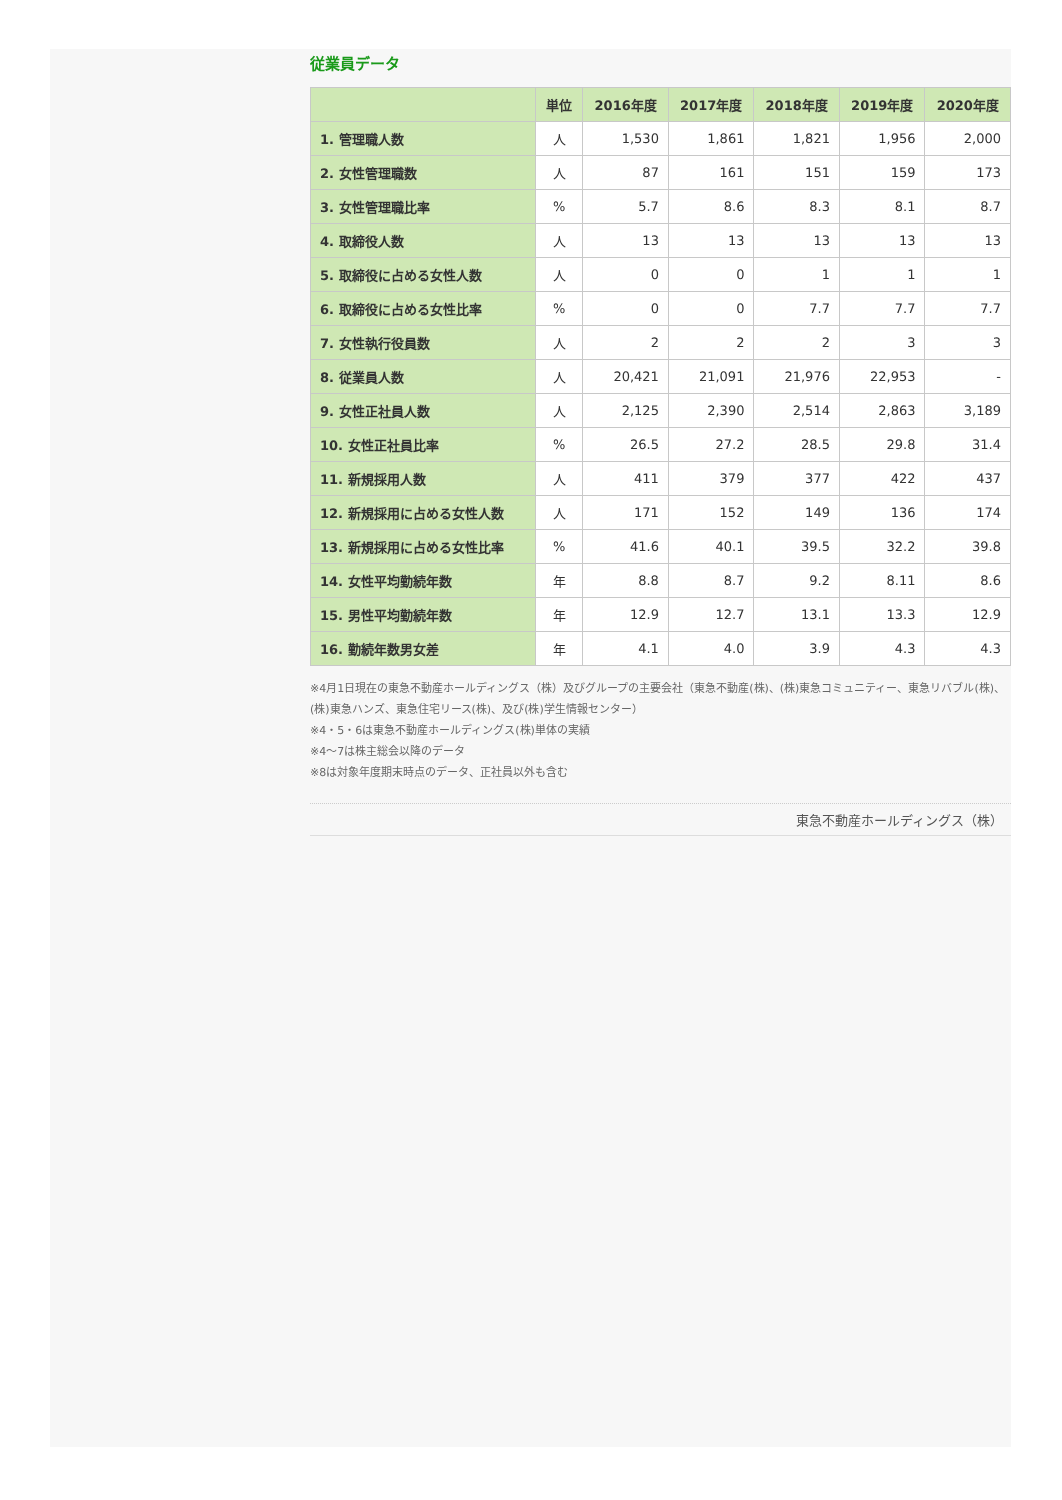従業員データ
| | 単位 | 2016年度 | 2017年度 | 2018年度 | 2019年度 | 2020年度 |
| --- | --- | --- | --- | --- | --- | --- |
| 1. 管理職人数 | 人 | 1,530 | 1,861 | 1,821 | 1,956 | 2,000 |
| 2. 女性管理職数 | 人 | 87 | 161 | 151 | 159 | 173 |
| 3. 女性管理職比率 | % | 5.7 | 8.6 | 8.3 | 8.1 | 8.7 |
| 4. 取締役人数 | 人 | 13 | 13 | 13 | 13 | 13 |
| 5. 取締役に占める女性人数 | 人 | 0 | 0 | 1 | 1 | 1 |
| 6. 取締役に占める女性比率 | % | 0 | 0 | 7.7 | 7.7 | 7.7 |
| 7. 女性執行役員数 | 人 | 2 | 2 | 2 | 3 | 3 |
| 8. 従業員人数 | 人 | 20,421 | 21,091 | 21,976 | 22,953 | - |
| 9. 女性正社員人数 | 人 | 2,125 | 2,390 | 2,514 | 2,863 | 3,189 |
| 10. 女性正社員比率 | % | 26.5 | 27.2 | 28.5 | 29.8 | 31.4 |
| 11. 新規採用人数 | 人 | 411 | 379 | 377 | 422 | 437 |
| 12. 新規採用に占める女性人数 | 人 | 171 | 152 | 149 | 136 | 174 |
| 13. 新規採用に占める女性比率 | % | 41.6 | 40.1 | 39.5 | 32.2 | 39.8 |
| 14. 女性平均勤続年数 | 年 | 8.8 | 8.7 | 9.2 | 8.11 | 8.6 |
| 15. 男性平均勤続年数 | 年 | 12.9 | 12.7 | 13.1 | 13.3 | 12.9 |
| 16. 勤続年数男女差 | 年 | 4.1 | 4.0 | 3.9 | 4.3 | 4.3 |
※4月1日現在の東急不動産ホールディングス（株）及びグループの主要会社（東急不動産(株)、(株)東急コミュニティー、東急リバブル(株)、(株)東急ハンズ、東急住宅リース(株)、及び(株)学生情報センター）
※4・5・6は東急不動産ホールディングス(株)単体の実績
※4～7は株主総会以降のデータ
※8は対象年度期末時点のデータ、正社員以外も含む
東急不動産ホールディングス（株）